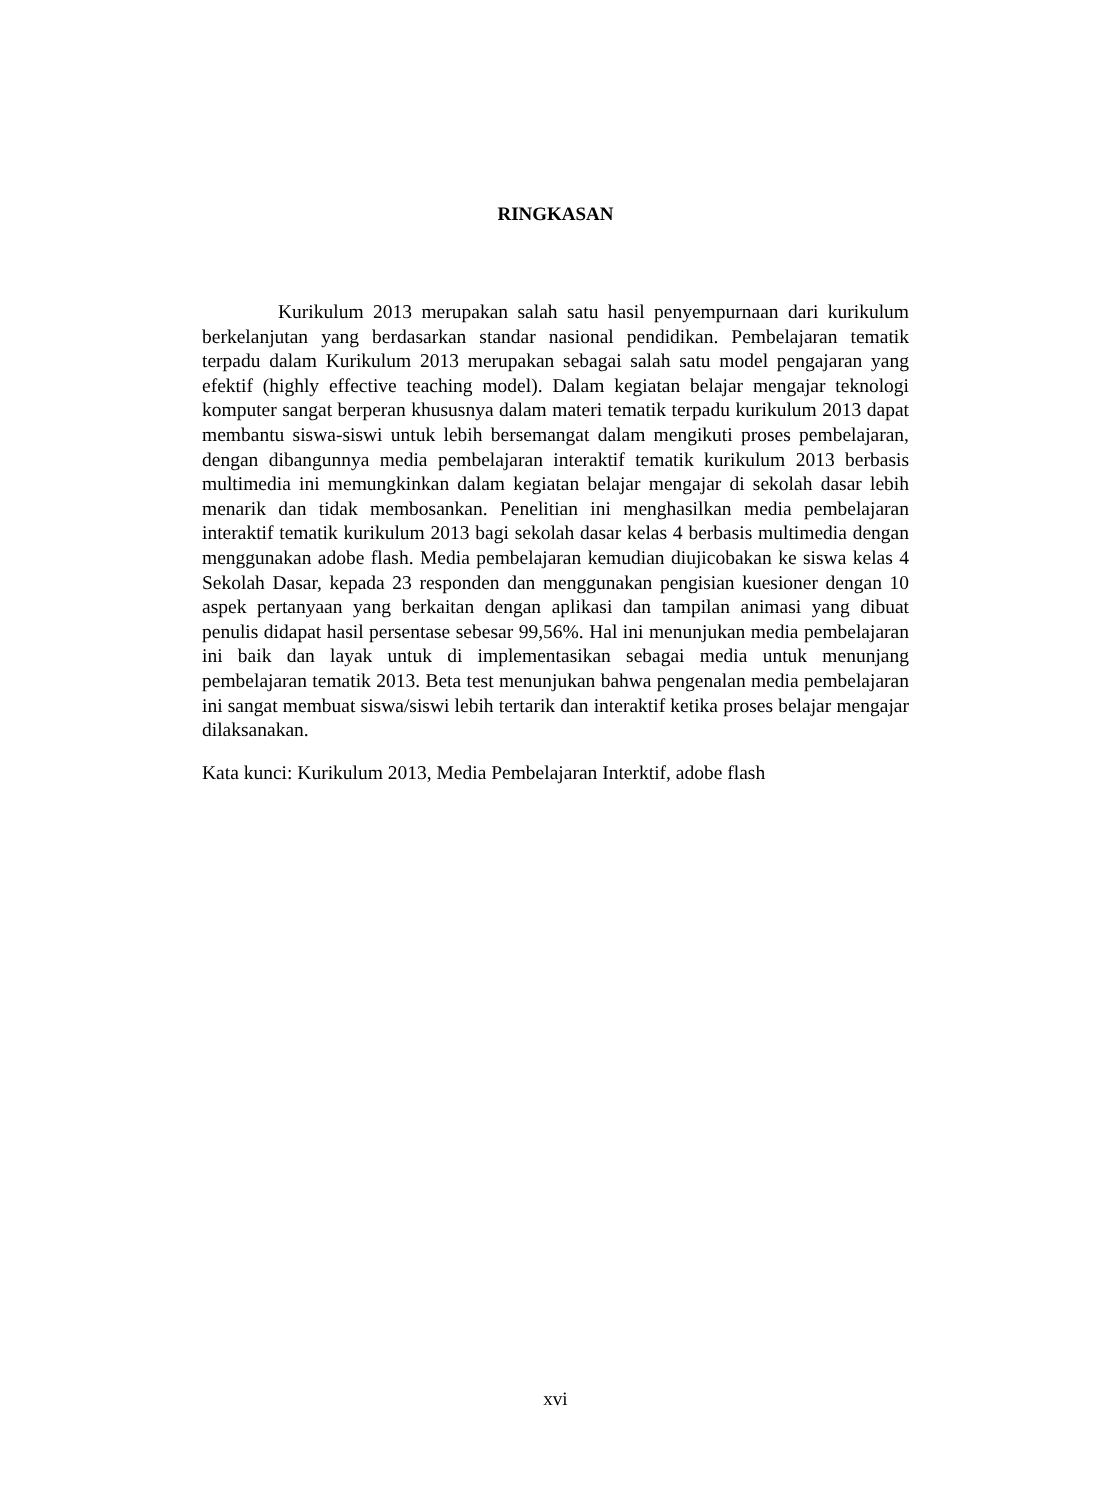RINGKASAN
Kurikulum 2013 merupakan salah satu hasil penyempurnaan dari kurikulum berkelanjutan yang berdasarkan standar nasional pendidikan. Pembelajaran tematik terpadu dalam Kurikulum 2013 merupakan sebagai salah satu model pengajaran yang efektif (highly effective teaching model). Dalam kegiatan belajar mengajar teknologi komputer sangat berperan khususnya dalam materi tematik terpadu kurikulum 2013 dapat membantu siswa-siswi untuk lebih bersemangat dalam mengikuti proses pembelajaran, dengan dibangunnya media pembelajaran interaktif tematik kurikulum 2013 berbasis multimedia ini memungkinkan dalam kegiatan belajar mengajar di sekolah dasar lebih menarik dan tidak membosankan. Penelitian ini menghasilkan media pembelajaran interaktif tematik kurikulum 2013 bagi sekolah dasar kelas 4 berbasis multimedia dengan menggunakan adobe flash. Media pembelajaran kemudian diujicobakan ke siswa kelas 4 Sekolah Dasar, kepada 23 responden dan menggunakan pengisian kuesioner dengan 10 aspek pertanyaan yang berkaitan dengan aplikasi dan tampilan animasi yang dibuat penulis didapat hasil persentase sebesar 99,56%. Hal ini menunjukan media pembelajaran ini baik dan layak untuk di implementasikan sebagai media untuk menunjang pembelajaran tematik 2013. Beta test menunjukan bahwa pengenalan media pembelajaran ini sangat membuat siswa/siswi lebih tertarik dan interaktif ketika proses belajar mengajar dilaksanakan.
Kata kunci: Kurikulum 2013, Media Pembelajaran Interktif, adobe flash
xvi